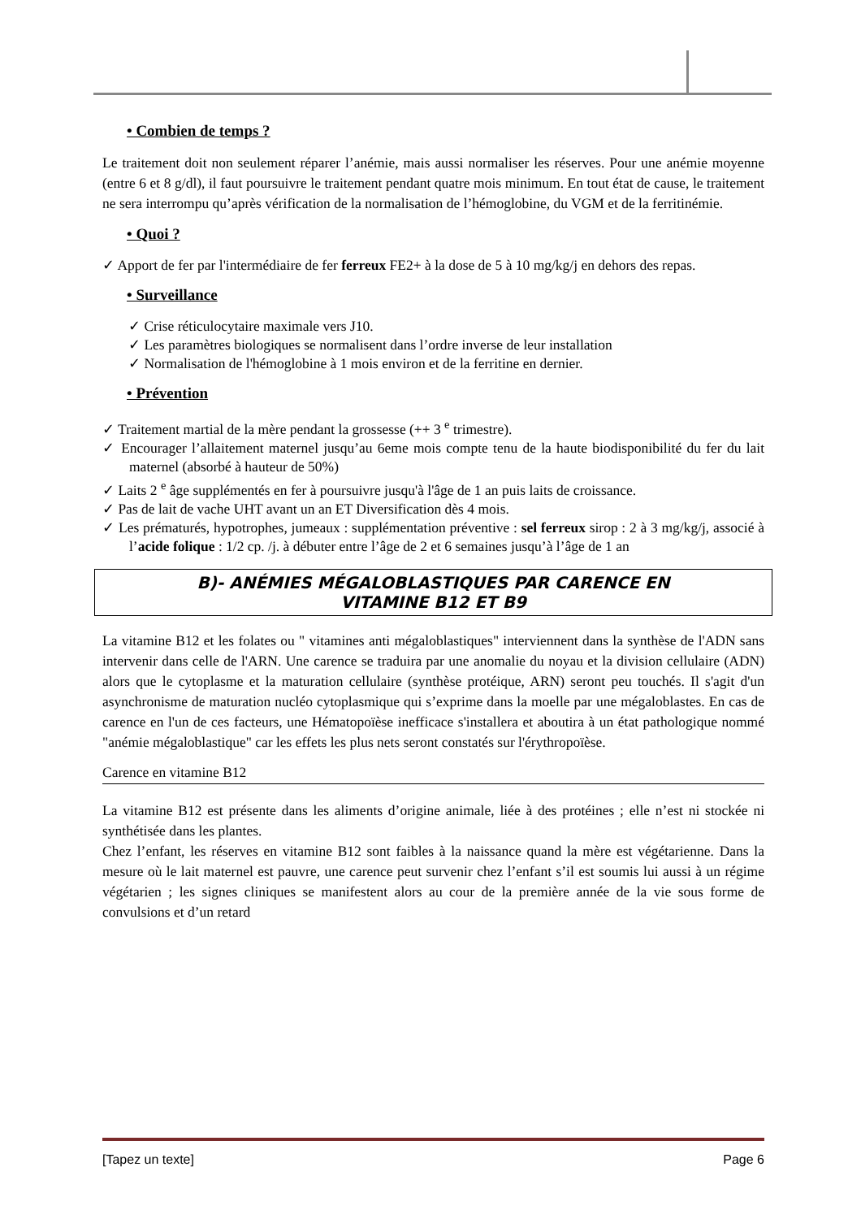• Combien de temps ?
Le traitement doit non seulement réparer l’anémie, mais aussi normaliser les réserves. Pour une anémie moyenne (entre 6 et 8 g/dl), il faut poursuivre le traitement pendant quatre mois minimum. En tout état de cause, le traitement ne sera interrompu qu’après vérification de la normalisation de l’hémoglobine, du VGM et de la ferritinémie.
• Quoi ?
✓ Apport de fer par l'intermédiaire de fer ferreux FE2+ à la dose de 5 à 10 mg/kg/j en dehors des repas.
• Surveillance
✓ Crise réticulocytaire maximale vers J10.
✓ Les paramètres biologiques se normalisent dans l’ordre inverse de leur installation
✓ Normalisation de l'hémoglobine à 1 mois environ et de la ferritine en dernier.
• Prévention
✓ Traitement martial de la mère pendant la grossesse (++ 3 <sup>e</sup> trimestre).
✓ Encourager l’allaitement maternel jusqu’au 6eme mois compte tenu de la haute biodisponibilité du fer du lait maternel (absorbé à hauteur de 50%)
✓ Laits 2 <sup>e</sup> âge supplémentés en fer à poursuivre jusqu'à l'âge de 1 an puis laits de croissance.
✓ Pas de lait de vache UHT avant un an ET Diversification dès 4 mois.
✓ Les prématurés, hypotrophes, jumeaux : supplémentation préventive : sel ferreux sirop : 2 à 3 mg/kg/j, associé à l’acide folique : 1/2 cp. /j. à débuter entre l’âge de 2 et 6 semaines jusqu’à l’âge de 1 an
B)- ANÉMIES MÉGALOBLASTIQUES PAR CARENCE EN
VITAMINE B12 ET B9
La vitamine B12 et les folates ou " vitamines anti mégaloblastiques" interviennent dans la synthèse de l'ADN sans intervenir dans celle de l'ARN. Une carence se traduira par une anomalie du noyau et la division cellulaire (ADN) alors que le cytoplasme et la maturation cellulaire (synthèse protéique, ARN) seront peu touchés. Il s'agit d'un asynchronisme de maturation nucléo cytoplasmique qui s’exprime dans la moelle par une mégaloblastes. En cas de carence en l'un de ces facteurs, une Hématopoïèse inefficace s'installera et aboutira à un état pathologique nommé "anémie mégaloblastique" car les effets les plus nets seront constatés sur l'érythropoïèse.
Carence en vitamine B12
La vitamine B12 est présente dans les aliments d’origine animale, liée à des protéines ; elle n’est ni stockée ni synthétisée dans les plantes.
Chez l’enfant, les réserves en vitamine B12 sont faibles à la naissance quand la mère est végétarienne. Dans la mesure où le lait maternel est pauvre, une carence peut survenir chez l’enfant s’il est soumis lui aussi à un régime végétarien ; les signes cliniques se manifestent alors au cour de la première année de la vie sous forme de convulsions et d’un retard
[Tapez un texte] Page 6